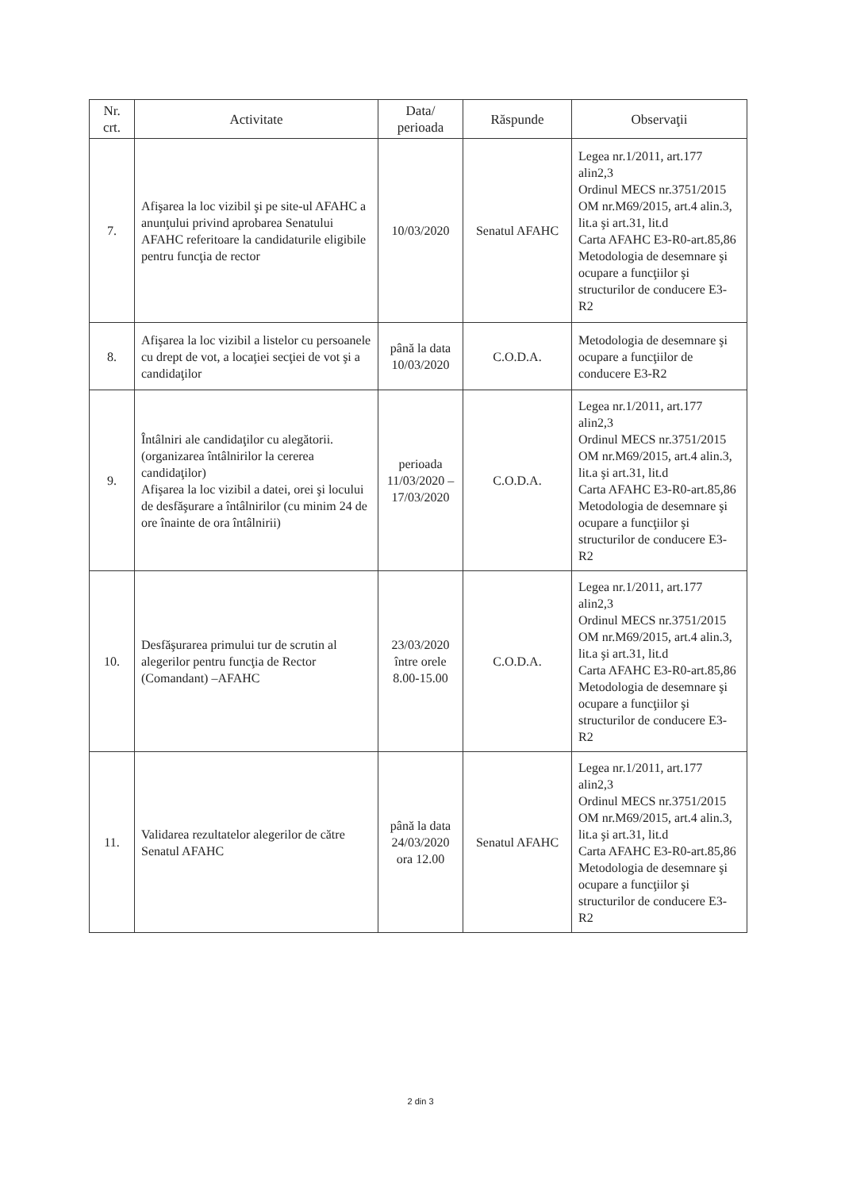| Nr. crt. | Activitate | Data/ perioada | Răspunde | Observaţii |
| --- | --- | --- | --- | --- |
| 7. | Afişarea la loc vizibil şi pe site-ul AFAHC a anunţului privind aprobarea Senatului AFAHC referitoare la candidaturile eligibile pentru funcţia de rector | 10/03/2020 | Senatul AFAHC | Legea nr.1/2011, art.177 alin2,3 Ordinul MECS nr.3751/2015 OM nr.M69/2015, art.4 alin.3, lit.a şi art.31, lit.d Carta AFAHC E3-R0-art.85,86 Metodologia de desemnare şi ocupare a funcţiilor şi structurilor de conducere E3-R2 |
| 8. | Afişarea la loc vizibil a listelor cu persoanele cu drept de vot, a locaţiei secţiei de vot şi a candidaţilor | până la data 10/03/2020 | C.O.D.A. | Metodologia de desemnare şi ocupare a funcţiilor de conducere E3-R2 |
| 9. | Întâlniri ale candidaţilor cu alegătorii. (organizarea întâlnirilor la cererea candidaţilor) Afişarea la loc vizibil a datei, orei şi locului de desfăşurare a întâlnirilor (cu minim 24 de ore înainte de ora întâlnirii) | perioada 11/03/2020 – 17/03/2020 | C.O.D.A. | Legea nr.1/2011, art.177 alin2,3 Ordinul MECS nr.3751/2015 OM nr.M69/2015, art.4 alin.3, lit.a şi art.31, lit.d Carta AFAHC E3-R0-art.85,86 Metodologia de desemnare şi ocupare a funcţiilor şi structurilor de conducere E3-R2 |
| 10. | Desfăşurarea primului tur de scrutin al alegerilor pentru funcţia de Rector (Comandant) –AFAHC | 23/03/2020 între orele 8.00-15.00 | C.O.D.A. | Legea nr.1/2011, art.177 alin2,3 Ordinul MECS nr.3751/2015 OM nr.M69/2015, art.4 alin.3, lit.a şi art.31, lit.d Carta AFAHC E3-R0-art.85,86 Metodologia de desemnare şi ocupare a funcţiilor şi structurilor de conducere E3-R2 |
| 11. | Validarea rezultatelor alegerilor de către Senatul AFAHC | până la data 24/03/2020 ora 12.00 | Senatul AFAHC | Legea nr.1/2011, art.177 alin2,3 Ordinul MECS nr.3751/2015 OM nr.M69/2015, art.4 alin.3, lit.a şi art.31, lit.d Carta AFAHC E3-R0-art.85,86 Metodologia de desemnare şi ocupare a funcţiilor şi structurilor de conducere E3-R2 |
2 din 3